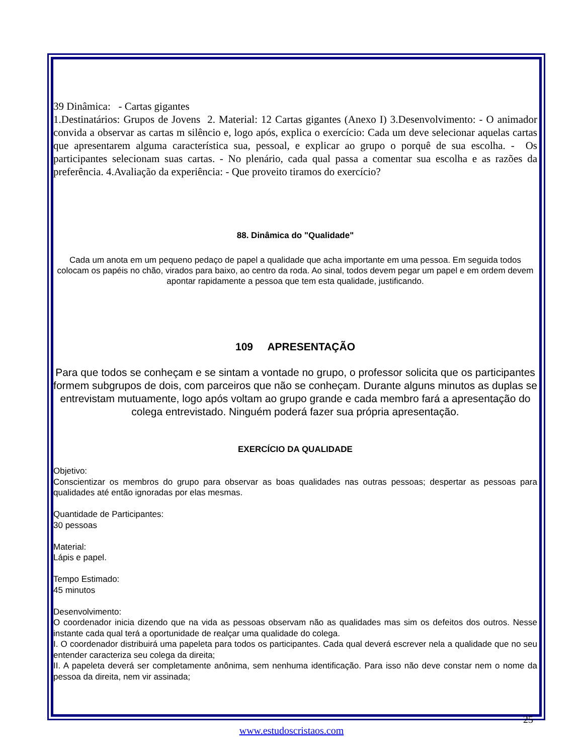39 Dinâmica: - Cartas gigantes
1.Destinatários: Grupos de Jovens 2. Material: 12 Cartas gigantes (Anexo I) 3.Desenvolvimento: - O animador convida a observar as cartas m silêncio e, logo após, explica o exercício: Cada um deve selecionar aquelas cartas que apresentarem alguma característica sua, pessoal, e explicar ao grupo o porquê de sua escolha. - Os participantes selecionam suas cartas. - No plenário, cada qual passa a comentar sua escolha e as razões da preferência. 4.Avaliação da experiência: - Que proveito tiramos do exercício?
88. Dinâmica do "Qualidade"
Cada um anota em um pequeno pedaço de papel a qualidade que acha importante em uma pessoa. Em seguida todos colocam os papéis no chão, virados para baixo, ao centro da roda. Ao sinal, todos devem pegar um papel e em ordem devem apontar rapidamente a pessoa que tem esta qualidade, justificando.
109 APRESENTAÇÃO
Para que todos se conheçam e se sintam a vontade no grupo, o professor solicita que os participantes formem subgrupos de dois, com parceiros que não se conheçam. Durante alguns minutos as duplas se entrevistam mutuamente, logo após voltam ao grupo grande e cada membro fará a apresentação do colega entrevistado. Ninguém poderá fazer sua própria apresentação.
EXERCÍCIO DA QUALIDADE
Objetivo:
Conscientizar os membros do grupo para observar as boas qualidades nas outras pessoas; despertar as pessoas para qualidades até então ignoradas por elas mesmas.
Quantidade de Participantes:
30 pessoas
Material:
Lápis e papel.
Tempo Estimado:
45 minutos
Desenvolvimento:
O coordenador inicia dizendo que na vida as pessoas observam não as qualidades mas sim os defeitos dos outros. Nesse instante cada qual terá a oportunidade de realçar uma qualidade do colega.
I. O coordenador distribuirá uma papeleta para todos os participantes. Cada qual deverá escrever nela a qualidade que no seu entender caracteriza seu colega da direita;
II. A papeleta deverá ser completamente anônima, sem nenhuma identificação. Para isso não deve constar nem o nome da pessoa da direita, nem vir assinada;
25
www.estudoscristaos.com